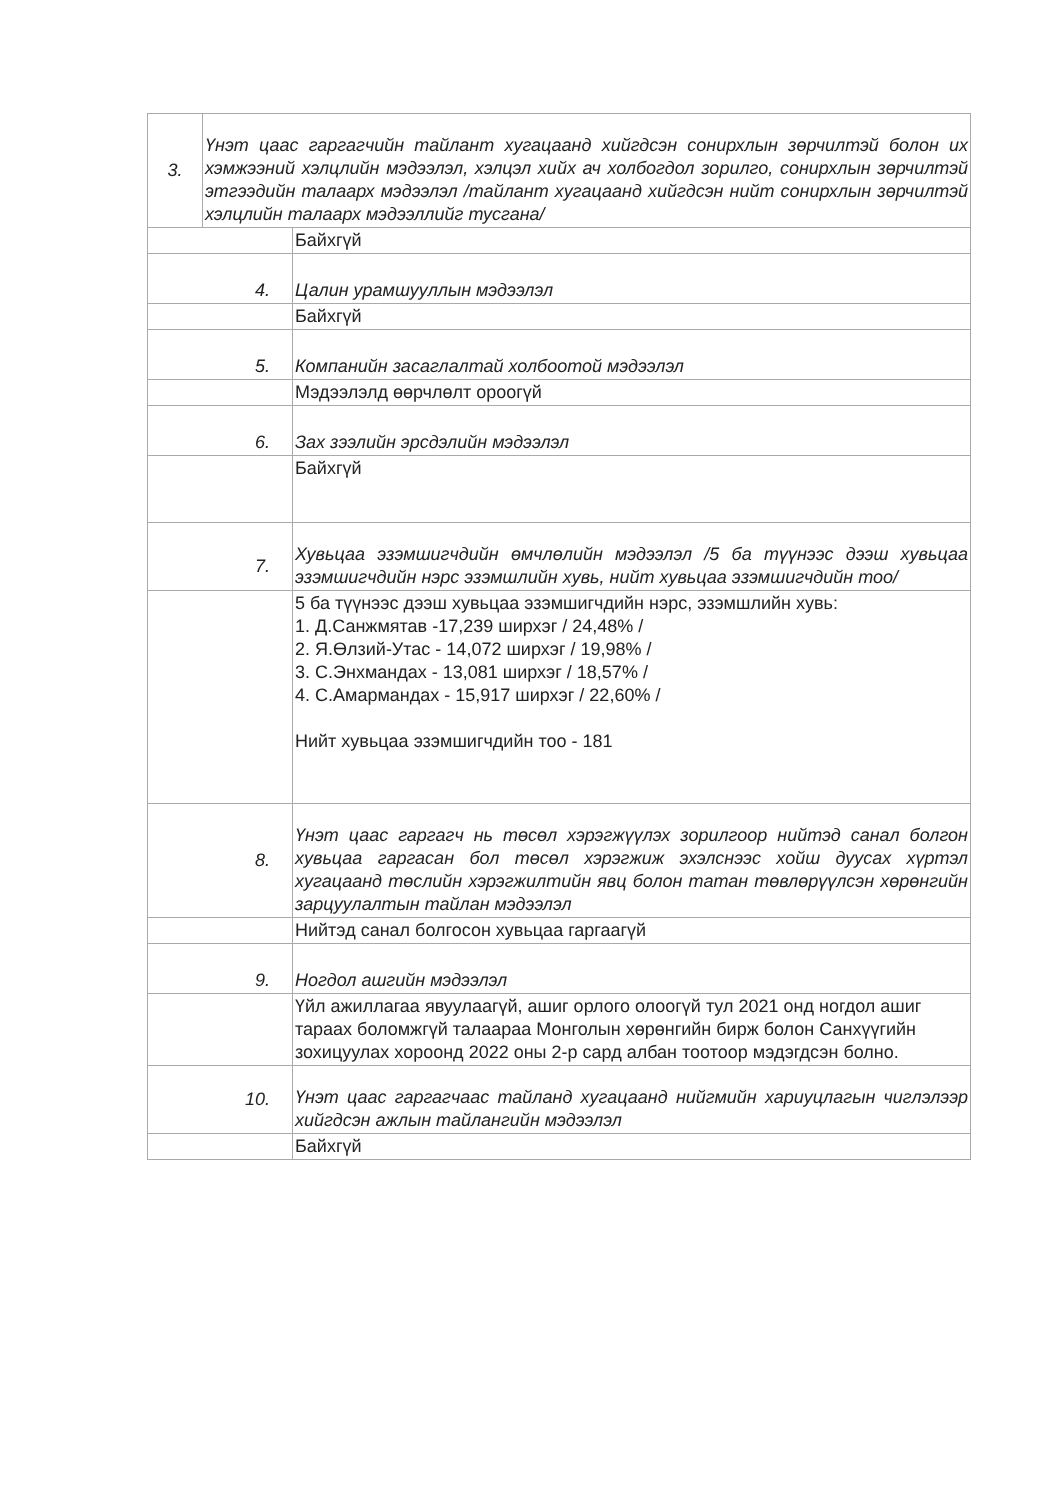| 3. | Үнэт цаас гаргагчийн тайлант хугацаанд хийгдсэн сонирхлын зөрчилтэй болон их хэмжээний хэлцлийн мэдээлэл, хэлцэл хийх ач холбогдол зорилго, сонирхлын зөрчилтэй этгээдийн талаарх мэдээлэл /тайлант хугацаанд хийгдсэн нийт сонирхлын зөрчилтэй хэлцлийн талаарх мэдээллийг тусгана/ |
| | Байхгүй |
| 4. | Цалин урамшууллын мэдээлэл |
| | Байхгүй |
| 5. | Компанийн засаглалтай холбоотой мэдээлэл |
| | Мэдээлэлд өөрчлөлт ороогүй |
| 6. | Зах зээлийн эрсдэлийн мэдээлэл |
| | Байхгүй |
| 7. | Хувьцаа эзэмшигчдийн өмчлөлийн мэдээлэл /5 ба түүнээс дээш хувьцаа эзэмшигчдийн нэрс эзэмшлийн хувь, нийт хувьцаа эзэмшигчдийн тоо/ |
| | 5 ба түүнээс дээш хувьцаа эзэмшигчдийн нэрс, эзэмшлийн хувь: 1. Д.Санжмятав -17,239 ширхэг / 24,48% / 2. Я.Өлзий-Утас - 14,072 ширхэг / 19,98% / 3. С.Энхмандах - 13,081 ширхэг / 18,57% / 4. С.Амармандах - 15,917 ширхэг / 22,60% / Нийт хувьцаа эзэмшигчдийн тоо - 181 |
| 8. | Үнэт цаас гаргагч нь төсөл хэрэгжүүлэх зорилгоор нийтэд санал болгон хувьцаа гаргасан бол төсөл хэрэгжиж эхэлснээс хойш дуусах хүртэл хугацаанд төслийн хэрэгжилтийн явц болон татан төвлөрүүлсэн хөрөнгийн зарцуулалтын тайлан мэдээлэл |
| | Нийтэд санал болгосон хувьцаа гаргаагүй |
| 9. | Ногдол ашгийн мэдээлэл |
| | Үйл ажиллагаа явуулаагүй, ашиг орлого олоогүй тул 2021 онд ногдол ашиг тараах боломжгүй талаараа Монголын хөрөнгийн бирж болон Санхүүгийн зохицуулах хороонд 2022 оны 2-р сард албан тоотоор мэдэгдсэн болно. |
| 10. | Үнэт цаас гаргагчаас тайланд хугацаанд нийгмийн хариуцлагын чиглэлээр хийгдсэн ажлын тайлангийн мэдээлэл |
| | Байхгүй |